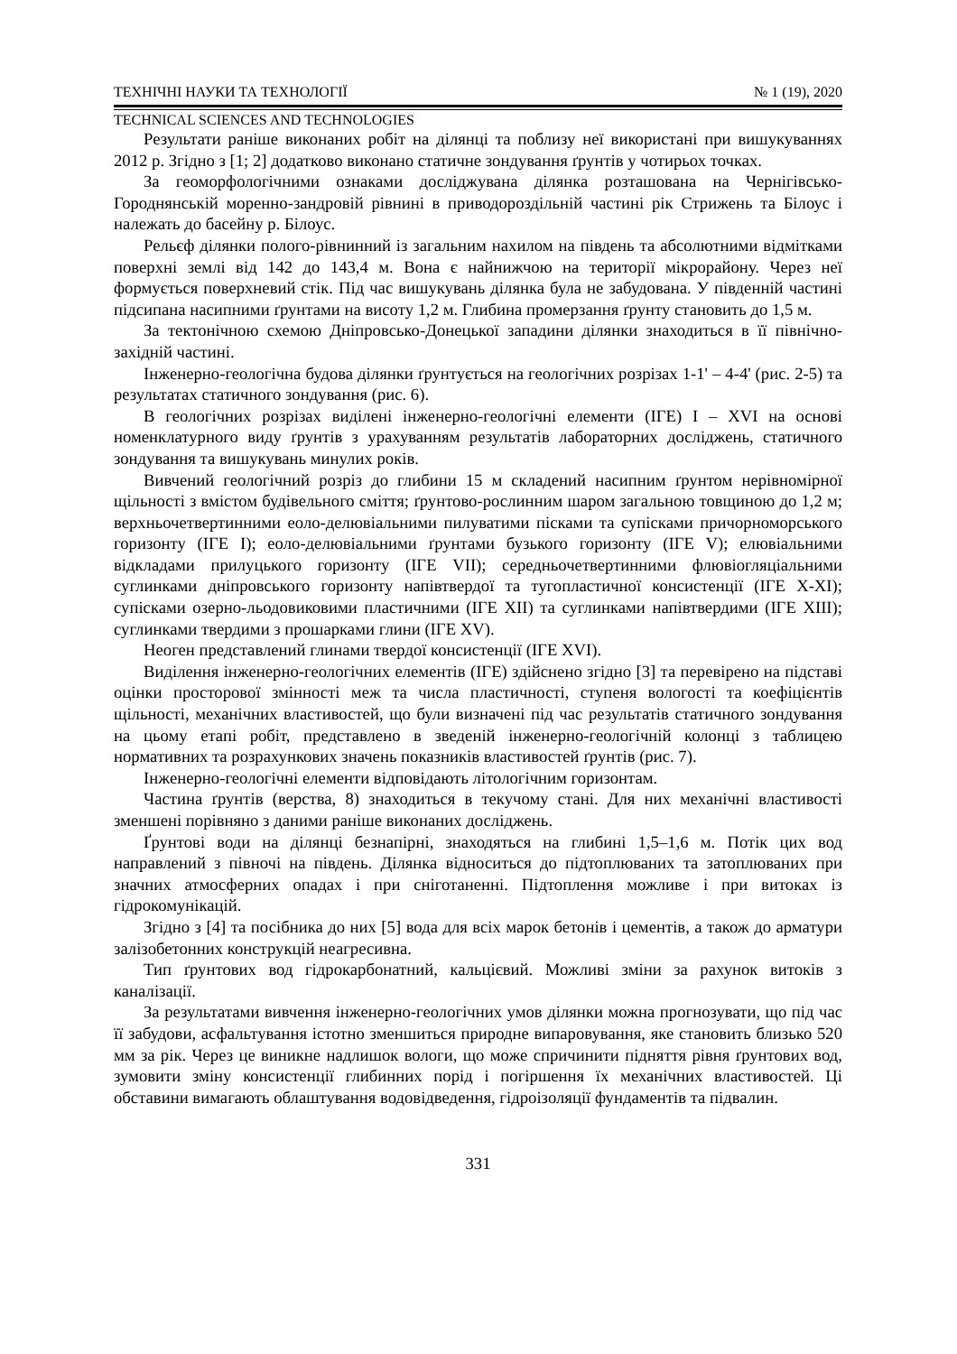ТЕХНІЧНІ НАУКИ ТА ТЕХНОЛОГІЇ № 1 (19), 2020
TECHNICAL SCIENCES AND TECHNOLOGIES
Результати раніше виконаних робіт на ділянці та поблизу неї використані при вишукуваннях 2012 р. Згідно з [1; 2] додатково виконано статичне зондування ґрунтів у чотирьох точках.
За геоморфологічними ознаками досліджувана ділянка розташована на Чернігівсько-Городнянській моренно-зандровій рівнині в приводороздільній частині рік Стрижень та Білоус і належать до басейну р. Білоус.
Рельєф ділянки полого-рівнинний із загальним нахилом на південь та абсолютними відмітками поверхні землі від 142 до 143,4 м. Вона є найнижчою на території мікрорайону. Через неї формується поверхневий стік. Під час вишукувань ділянка була не забудована. У південній частині підсипана насипними ґрунтами на висоту 1,2 м. Глибина промерзання ґрунту становить до 1,5 м.
За тектонічною схемою Дніпровсько-Донецької западини ділянки знаходиться в її північно-західній частині.
Інженерно-геологічна будова ділянки ґрунтується на геологічних розрізах 1-1' – 4-4' (рис. 2-5) та результатах статичного зондування (рис. 6).
В геологічних розрізах виділені інженерно-геологічні елементи (ІГЕ) I – XVI на основі номенклатурного виду ґрунтів з урахуванням результатів лабораторних досліджень, статичного зондування та вишукувань минулих років.
Вивчений геологічний розріз до глибини 15 м складений насипним ґрунтом нерівномірної щільності з вмістом будівельного сміття; ґрунтово-рослинним шаром загальною товщиною до 1,2 м; верхньочетвертинними еоло-делювіальними пилуватими пісками та супісками причорноморського горизонту (ІГЕ I); еоло-делювіальними ґрунтами бузького горизонту (ІГЕ V); елювіальними відкладами прилуцького горизонту (ІГЕ VII); середньочетвертинними флювіогляціальними суглинками дніпровського горизонту напівтвердої та тугопластичної консистенції (ІГЕ X-XI); супісками озерно-льодовиковими пластичними (ІГЕ XII) та суглинками напівтвердими (ІГЕ XIII); суглинками твердими з прошарками глини (ІГЕ XV).
Неоген представлений глинами твердої консистенції (ІГЕ XVI).
Виділення інженерно-геологічних елементів (ІГЕ) здійснено згідно [3] та перевірено на підставі оцінки просторової змінності меж та числа пластичності, ступеня вологості та коефіцієнтів щільності, механічних властивостей, що були визначені під час результатів статичного зондування на цьому етапі робіт, представлено в зведеній інженерно-геологічній колонці з таблицею нормативних та розрахункових значень показників властивостей ґрунтів (рис. 7).
Інженерно-геологічні елементи відповідають літологічним горизонтам.
Частина ґрунтів (верства, 8) знаходиться в текучому стані. Для них механічні властивості зменшені порівняно з даними раніше виконаних досліджень.
Ґрунтові води на ділянці безнапірні, знаходяться на глибині 1,5–1,6 м. Потік цих вод направлений з півночі на південь. Ділянка відноситься до підтоплюваних та затоплюваних при значних атмосферних опадах і при сніготаненні. Підтоплення можливе і при витоках із гідрокомунікацій.
Згідно з [4] та посібника до них [5] вода для всіх марок бетонів і цементів, а також до арматури залізобетонних конструкцій неагресивна.
Тип ґрунтових вод гідрокарбонатний, кальцієвий. Можливі зміни за рахунок витоків з каналізації.
За результатами вивчення інженерно-геологічних умов ділянки можна прогнозувати, що під час її забудови, асфальтування істотно зменшиться природне випаровування, яке становить близько 520 мм за рік. Через це виникне надлишок вологи, що може спричинити підняття рівня ґрунтових вод, зумовити зміну консистенції глибинних порід і погіршення їх механічних властивостей. Ці обставини вимагають облаштування водовідведення, гідроізоляції фундаментів та підвалин.
331